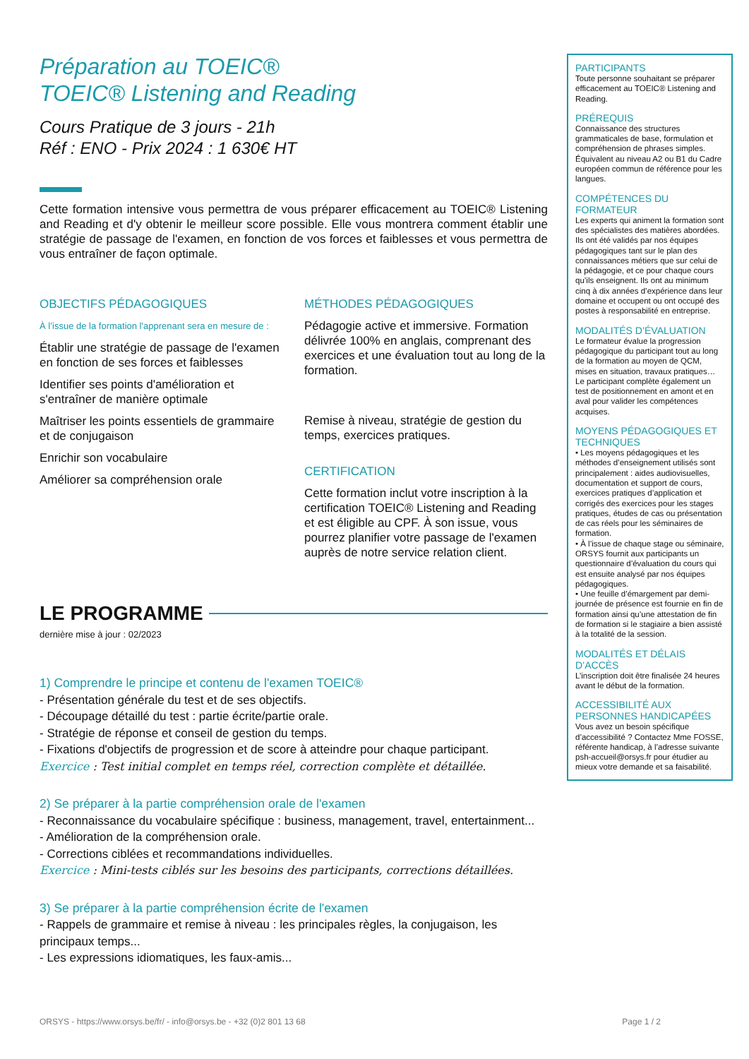Préparation au TOEIC®
TOEIC® Listening and Reading
Cours Pratique de 3 jours - 21h
Réf : ENO - Prix 2024 : 1 630€ HT
Cette formation intensive vous permettra de vous préparer efficacement au TOEIC® Listening and Reading et d'y obtenir le meilleur score possible. Elle vous montrera comment établir une stratégie de passage de l'examen, en fonction de vos forces et faiblesses et vous permettra de vous entraîner de façon optimale.
OBJECTIFS PÉDAGOGIQUES
À l’issue de la formation l'apprenant sera en mesure de :
Établir une stratégie de passage de l'examen en fonction de ses forces et faiblesses
Identifier ses points d'amélioration et s'entraîner de manière optimale
Maîtriser les points essentiels de grammaire et de conjugaison
Enrichir son vocabulaire
Améliorer sa compréhension orale
MÉTHODES PÉDAGOGIQUES
Pédagogie active et immersive. Formation délivrée 100% en anglais, comprenant des exercices et une évaluation tout au long de la formation.
Remise à niveau, stratégie de gestion du temps, exercices pratiques.
CERTIFICATION
Cette formation inclut votre inscription à la certification TOEIC® Listening and Reading et est éligible au CPF. À son issue, vous pourrez planifier votre passage de l'examen auprès de notre service relation client.
LE PROGRAMME
dernière mise à jour : 02/2023
1) Comprendre le principe et contenu de l'examen TOEIC®
- Présentation générale du test et de ses objectifs.
- Découpage détaillé du test : partie écrite/partie orale.
- Stratégie de réponse et conseil de gestion du temps.
- Fixations d'objectifs de progression et de score à atteindre pour chaque participant.
Exercice : Test initial complet en temps réel, correction complète et détaillée.
2) Se préparer à la partie compréhension orale de l'examen
- Reconnaissance du vocabulaire spécifique : business, management, travel, entertainment...
- Amélioration de la compréhension orale.
- Corrections ciblées et recommandations individuelles.
Exercice : Mini-tests ciblés sur les besoins des participants, corrections détaillées.
3) Se préparer à la partie compréhension écrite de l'examen
- Rappels de grammaire et remise à niveau : les principales règles, la conjugaison, les principaux temps...
- Les expressions idiomatiques, les faux-amis...
PARTICIPANTS
Toute personne souhaitant se préparer efficacement au TOEIC® Listening and Reading.
PRÉREQUIS
Connaissance des structures grammaticales de base, formulation et compréhension de phrases simples. Équivalent au niveau A2 ou B1 du Cadre européen commun de référence pour les langues.
COMPÉTENCES DU FORMATEUR
Les experts qui animent la formation sont des spécialistes des matières abordées. Ils ont été validés par nos équipes pédagogiques tant sur le plan des connaissances métiers que sur celui de la pédagogie, et ce pour chaque cours qu’ils enseignent. Ils ont au minimum cinq à dix années d’expérience dans leur domaine et occupent ou ont occupé des postes à responsabilité en entreprise.
MODALITÉS D’ÉVALUATION
Le formateur évalue la progression pédagogique du participant tout au long de la formation au moyen de QCM, mises en situation, travaux pratiques…
Le participant complète également un test de positionnement en amont et en aval pour valider les compétences acquises.
MOYENS PÉDAGOGIQUES ET TECHNIQUES
• Les moyens pédagogiques et les méthodes d’enseignement utilisés sont principalement : aides audiovisuelles, documentation et support de cours, exercices pratiques d’application et corrigés des exercices pour les stages pratiques, études de cas ou présentation de cas réels pour les séminaires de formation.
• À l’issue de chaque stage ou séminaire, ORSYS fournit aux participants un questionnaire d’évaluation du cours qui est ensuite analysé par nos équipes pédagogiques.
• Une feuille d’émargement par demi-journée de présence est fournie en fin de formation ainsi qu’une attestation de fin de formation si le stagiaire a bien assisté à la totalité de la session.
MODALITÉS ET DÉLAIS D’ACCÈS
L’inscription doit être finalisée 24 heures avant le début de la formation.
ACCESSIBILITÉ AUX PERSONNES HANDICAPÉES
Vous avez un besoin spécifique d’accessibilité ? Contactez Mme FOSSE, référente handicap, à l’adresse suivante psh-accueil@orsys.fr pour étudier au mieux votre demande et sa faisabilité.
ORSYS - https://www.orsys.be/fr/ - info@orsys.be - +32 (0)2 801 13 68 Page 1 / 2